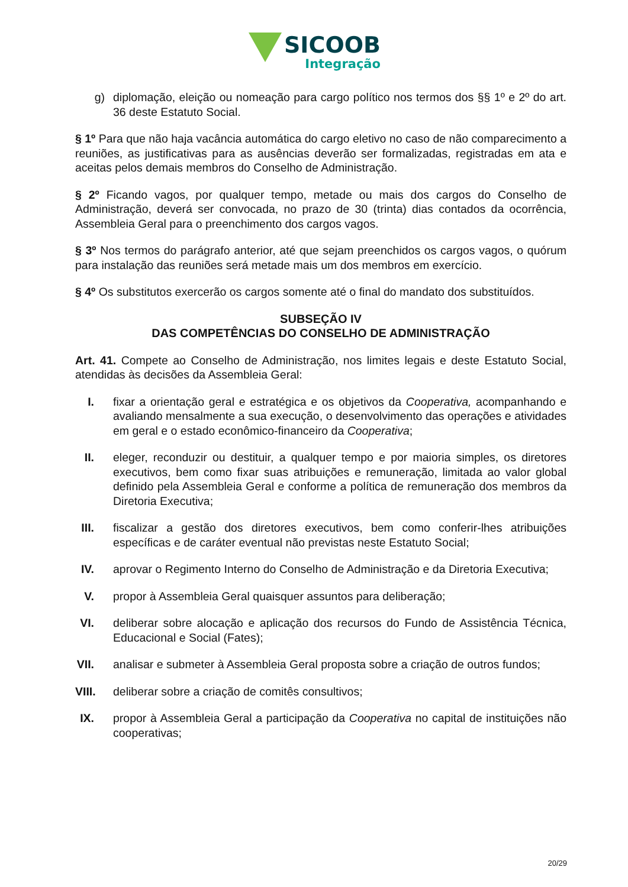SICOOB
Integração
g) diplomação, eleição ou nomeação para cargo político nos termos dos §§ 1º e 2º do art. 36 deste Estatuto Social.
§ 1º Para que não haja vacância automática do cargo eletivo no caso de não comparecimento a reuniões, as justificativas para as ausências deverão ser formalizadas, registradas em ata e aceitas pelos demais membros do Conselho de Administração.
§ 2º Ficando vagos, por qualquer tempo, metade ou mais dos cargos do Conselho de Administração, deverá ser convocada, no prazo de 30 (trinta) dias contados da ocorrência, Assembleia Geral para o preenchimento dos cargos vagos.
§ 3º Nos termos do parágrafo anterior, até que sejam preenchidos os cargos vagos, o quórum para instalação das reuniões será metade mais um dos membros em exercício.
§ 4º Os substitutos exercerão os cargos somente até o final do mandato dos substituídos.
SUBSEÇÃO IV
DAS COMPETÊNCIAS DO CONSELHO DE ADMINISTRAÇÃO
Art. 41. Compete ao Conselho de Administração, nos limites legais e deste Estatuto Social, atendidas às decisões da Assembleia Geral:
I. fixar a orientação geral e estratégica e os objetivos da Cooperativa, acompanhando e avaliando mensalmente a sua execução, o desenvolvimento das operações e atividades em geral e o estado econômico-financeiro da Cooperativa;
II. eleger, reconduzir ou destituir, a qualquer tempo e por maioria simples, os diretores executivos, bem como fixar suas atribuições e remuneração, limitada ao valor global definido pela Assembleia Geral e conforme a política de remuneração dos membros da Diretoria Executiva;
III. fiscalizar a gestão dos diretores executivos, bem como conferir-lhes atribuições específicas e de caráter eventual não previstas neste Estatuto Social;
IV. aprovar o Regimento Interno do Conselho de Administração e da Diretoria Executiva;
V. propor à Assembleia Geral quaisquer assuntos para deliberação;
VI. deliberar sobre alocação e aplicação dos recursos do Fundo de Assistência Técnica, Educacional e Social (Fates);
VII. analisar e submeter à Assembleia Geral proposta sobre a criação de outros fundos;
VIII. deliberar sobre a criação de comitês consultivos;
IX. propor à Assembleia Geral a participação da Cooperativa no capital de instituições não cooperativas;
20/29